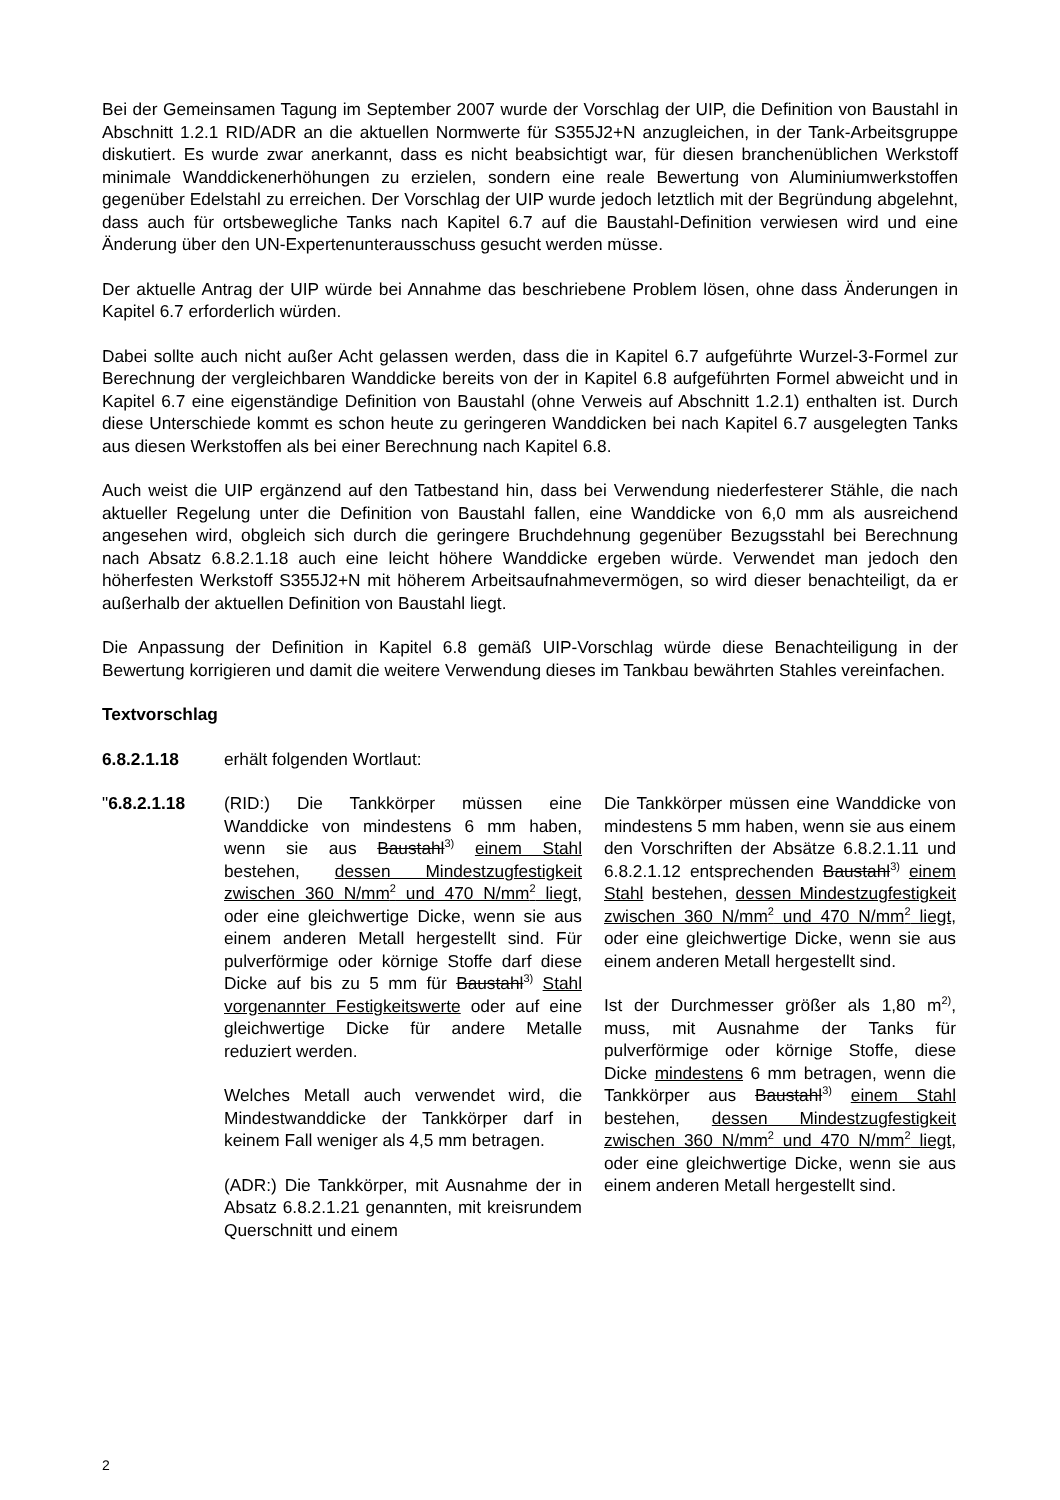Bei der Gemeinsamen Tagung im September 2007 wurde der Vorschlag der UIP, die Definition von Baustahl in Abschnitt 1.2.1 RID/ADR an die aktuellen Normwerte für S355J2+N anzugleichen, in der Tank-Arbeitsgruppe diskutiert. Es wurde zwar anerkannt, dass es nicht beabsichtigt war, für diesen branchenüblichen Werkstoff minimale Wanddickenerhöhungen zu erzielen, sondern eine reale Bewertung von Aluminiumwerkstoffen gegenüber Edelstahl zu erreichen. Der Vorschlag der UIP wurde jedoch letztlich mit der Begründung abgelehnt, dass auch für ortsbewegliche Tanks nach Kapitel 6.7 auf die Baustahl-Definition verwiesen wird und eine Änderung über den UN-Expertenunterausschuss gesucht werden müsse.
Der aktuelle Antrag der UIP würde bei Annahme das beschriebene Problem lösen, ohne dass Änderungen in Kapitel 6.7 erforderlich würden.
Dabei sollte auch nicht außer Acht gelassen werden, dass die in Kapitel 6.7 aufgeführte Wurzel-3-Formel zur Berechnung der vergleichbaren Wanddicke bereits von der in Kapitel 6.8 aufgeführten Formel abweicht und in Kapitel 6.7 eine eigenständige Definition von Baustahl (ohne Verweis auf Abschnitt 1.2.1) enthalten ist. Durch diese Unterschiede kommt es schon heute zu geringeren Wanddicken bei nach Kapitel 6.7 ausgelegten Tanks aus diesen Werkstoffen als bei einer Berechnung nach Kapitel 6.8.
Auch weist die UIP ergänzend auf den Tatbestand hin, dass bei Verwendung niederfesterer Stähle, die nach aktueller Regelung unter die Definition von Baustahl fallen, eine Wanddicke von 6,0 mm als ausreichend angesehen wird, obgleich sich durch die geringere Bruchdehnung gegenüber Bezugsstahl bei Berechnung nach Absatz 6.8.2.1.18 auch eine leicht höhere Wanddicke ergeben würde. Verwendet man jedoch den höherfesten Werkstoff S355J2+N mit höherem Arbeitsaufnahmevermögen, so wird dieser benachteiligt, da er außerhalb der aktuellen Definition von Baustahl liegt.
Die Anpassung der Definition in Kapitel 6.8 gemäß UIP-Vorschlag würde diese Benachteiligung in der Bewertung korrigieren und damit die weitere Verwendung dieses im Tankbau bewährten Stahles vereinfachen.
Textvorschlag
6.8.2.1.18 erhält folgenden Wortlaut:
"6.8.2.1.18 (RID:) Die Tankkörper müssen eine Wanddicke von mindestens 6 mm haben, wenn sie aus Baustahl<sup>3)</sup> einem Stahl bestehen, dessen Mindestzugfestigkeit zwischen 360 N/mm<sup>2</sup> und 470 N/mm<sup>2</sup> liegt, oder eine gleichwertige Dicke, wenn sie aus einem anderen Metall hergestellt sind. Für pulverförmige oder körnige Stoffe darf diese Dicke auf bis zu 5 mm für Baustahl<sup>3)</sup> Stahl vorgenannter Festigkeitswerte oder auf eine gleichwertige Dicke für andere Metalle reduziert werden.
Welches Metall auch verwendet wird, die Mindestwanddicke der Tankkörper darf in keinem Fall weniger als 4,5 mm betragen.
(ADR:) Die Tankkörper, mit Ausnahme der in Absatz 6.8.2.1.21 genannten, mit kreisrundem Querschnitt und einem
Die Tankkörper müssen eine Wanddicke von mindestens 5 mm haben, wenn sie aus einem den Vorschriften der Absätze 6.8.2.1.11 und 6.8.2.1.12 entsprechenden Baustahl<sup>3)</sup> einem Stahl bestehen, dessen Mindestzugfestigkeit zwischen 360 N/mm<sup>2</sup> und 470 N/mm<sup>2</sup> liegt, oder eine gleichwertige Dicke, wenn sie aus einem anderen Metall hergestellt sind.
Ist der Durchmesser größer als 1,80 m<sup>2)</sup>, muss, mit Ausnahme der Tanks für pulverförmige oder körnige Stoffe, diese Dicke mindestens 6 mm betragen, wenn die Tankkörper aus Baustahl<sup>3)</sup> einem Stahl bestehen, dessen Mindestzugfestigkeit zwischen 360 N/mm<sup>2</sup> und 470 N/mm<sup>2</sup> liegt, oder eine gleichwertige Dicke, wenn sie aus einem anderen Metall hergestellt sind.
2